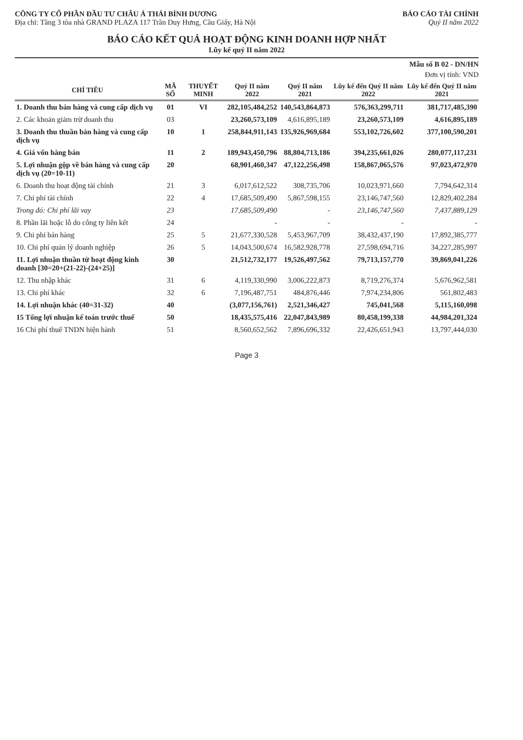CÔNG TY CỔ PHẦN ĐẦU TƯ CHÂU Á THÁI BÌNH DƯƠNG
Địa chỉ: Tầng 3 tòa nhà GRAND PLAZA 117 Trần Duy Hưng, Cầu Giấy, Hà Nội
BÁO CÁO TÀI CHÍNH
Quý II năm 2022
BÁO CÁO KẾT QUẢ HOẠT ĐỘNG KINH DOANH HỢP NHẤT
Lũy kế quý II năm 2022
Mẫu số B 02 - DN/HN
Đơn vị tính: VND
| CHỈ TIÊU | MÃ SỐ | THUYẾT MINH | Quý II năm 2022 | Quý II năm 2021 | Lũy kế đến Quý II năm 2022 | Lũy kế đến Quý II năm 2021 |
| --- | --- | --- | --- | --- | --- | --- |
| 1. Doanh thu bán hàng và cung cấp dịch vụ | 01 | VI | 282,105,484,252 | 140,543,864,873 | 576,363,299,711 | 381,717,485,390 |
| 2. Các khoản giảm trừ doanh thu | 03 | | 23,260,573,109 | 4,616,895,189 | 23,260,573,109 | 4,616,895,189 |
| 3. Doanh thu thuần bán hàng và cung cấp dịch vụ | 10 | 1 | 258,844,911,143 | 135,926,969,684 | 553,102,726,602 | 377,100,590,201 |
| 4. Giá vốn hàng bán | 11 | 2 | 189,943,450,796 | 88,804,713,186 | 394,235,661,026 | 280,077,117,231 |
| 5. Lợi nhuận gộp về bán hàng và cung cấp dịch vụ (20=10-11) | 20 | | 68,901,460,347 | 47,122,256,498 | 158,867,065,576 | 97,023,472,970 |
| 6. Doanh thu hoạt động tài chính | 21 | 3 | 6,017,612,522 | 308,735,706 | 10,023,971,660 | 7,794,642,314 |
| 7. Chi phí tài chính | 22 | 4 | 17,685,509,490 | 5,867,598,155 | 23,146,747,560 | 12,829,402,284 |
| Trong đó: Chi phí lãi vay | 23 | | 17,685,509,490 | - | 23,146,747,560 | 7,437,889,129 |
| 8. Phần lãi hoặc lỗ do công ty liên kết | 24 | | - | - | - | - |
| 9. Chi phí bán hàng | 25 | 5 | 21,677,330,528 | 5,453,967,709 | 38,432,437,190 | 17,892,385,777 |
| 10. Chi phí quản lý doanh nghiệp | 26 | 5 | 14,043,500,674 | 16,582,928,778 | 27,598,694,716 | 34,227,285,997 |
| 11. Lợi nhuận thuần từ hoạt động kinh doanh [30=20+(21-22)-(24+25)] | 30 | | 21,512,732,177 | 19,526,497,562 | 79,713,157,770 | 39,869,041,226 |
| 12. Thu nhập khác | 31 | 6 | 4,119,330,990 | 3,006,222,873 | 8,719,276,374 | 5,676,962,581 |
| 13. Chi phí khác | 32 | 6 | 7,196,487,751 | 484,876,446 | 7,974,234,806 | 561,802,483 |
| 14. Lợi nhuận khác (40=31-32) | 40 | | (3,077,156,761) | 2,521,346,427 | 745,041,568 | 5,115,160,098 |
| 15 Tổng lợi nhuận kế toán trước thuế | 50 | | 18,435,575,416 | 22,047,843,989 | 80,458,199,338 | 44,984,201,324 |
| 16 Chi phí thuế TNDN hiện hành | 51 | | 8,560,652,562 | 7,896,696,332 | 22,426,651,943 | 13,797,444,030 |
Page 3